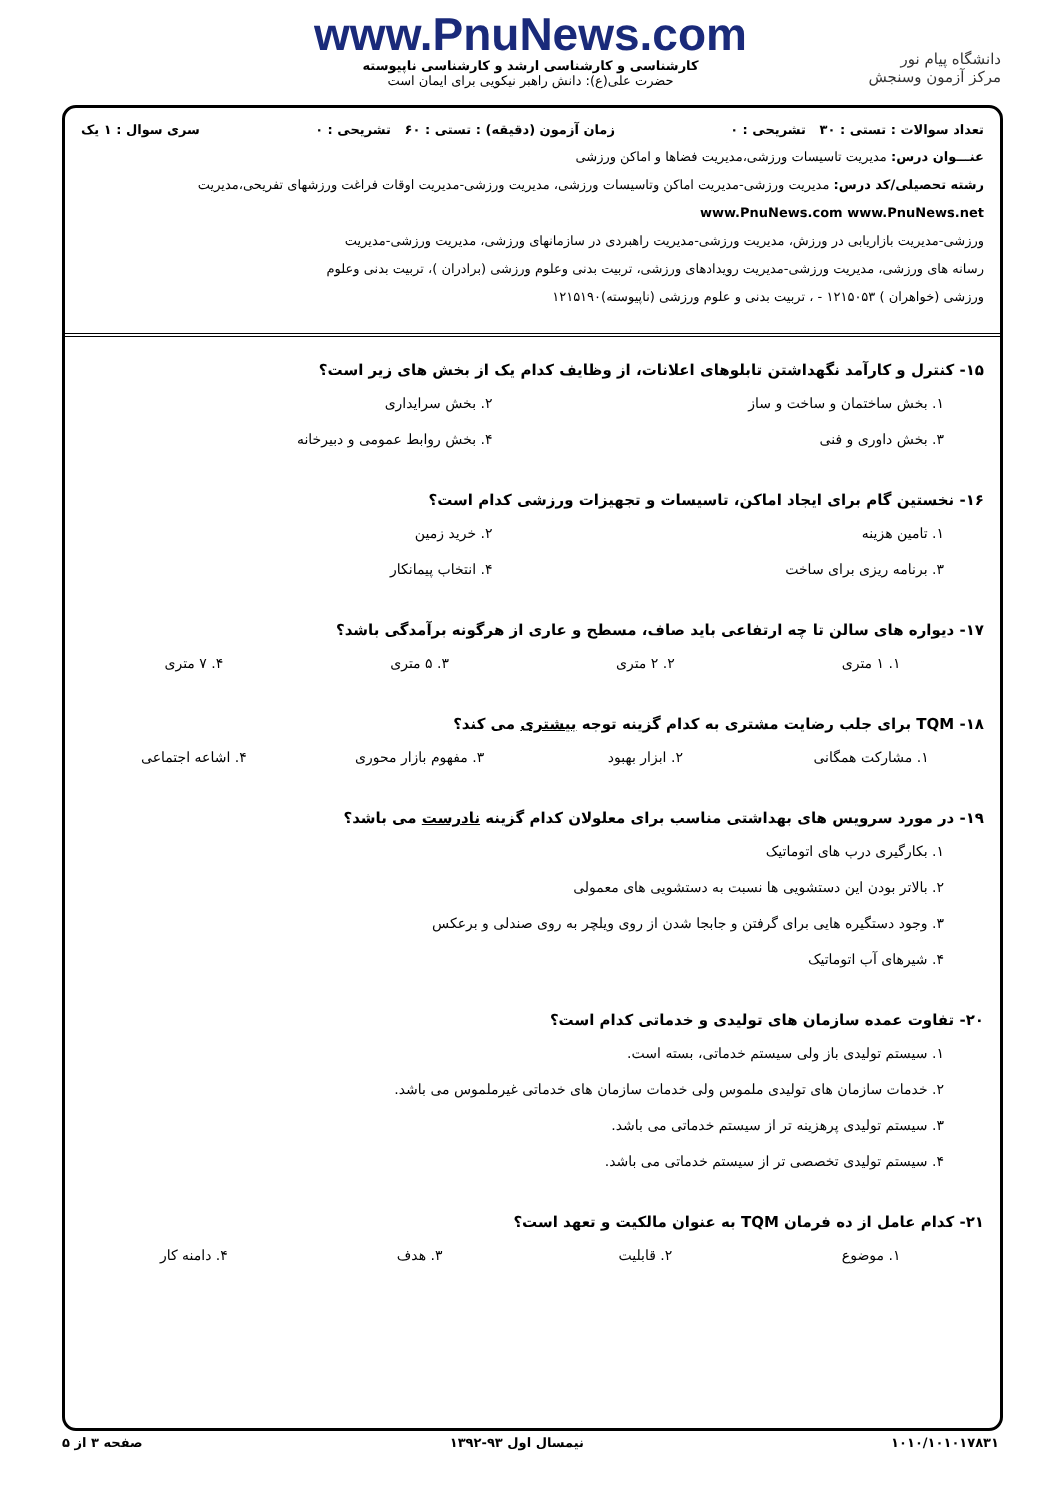دانشگاه پیام نور
مرکز آزمون وسنجش
www.PnuNews.com
کارشناسی و کارشناسی ارشد و کارشناسی ناپیوسته
حضرت علی(ع): دانش راهبر نیکویی برای ایمان است
تعداد سوالات : تستی : ۳۰ تشریحی : ۰ زمان آزمون (دقیقه) : تستی : ۶۰ تشریحی : ۰ سری سوال : ۱ یک
عنـــوان درس: مدیریت تاسیسات ورزشی،مدیریت فضاها و اماکن ورزشی
رشته تحصیلی/کد درس: مدیریت ورزشی-مدیریت اماکن وتاسیسات ورزشی، مدیریت ورزشی-مدیریت اوقات فراغت ورزشهای تفریحی،مدیریت www.PnuNews.com www.PnuNews.net
ورزشی-مدیریت بازاریابی در ورزش، مدیریت ورزشی-مدیریت راهبردی در سازمانهای ورزشی، مدیریت ورزشی-مدیریت
رسانه های ورزشی، مدیریت ورزشی-مدیریت رویدادهای ورزشی، تربیت بدنی وعلوم ورزشی (برادران )، تربیت بدنی وعلوم
ورزشی (خواهران ) ۱۲۱۵۰۵۳ - ، تربیت بدنی و علوم ورزشی (ناپیوسته)۱۲۱۵۱۹۰
۱۵- کنترل و کارآمد نگهداشتن تابلوهای اعلانات، از وظایف کدام یک از بخش های زیر است؟
۱. بخش ساختمان و ساخت و ساز
۲. بخش سرایداری
۳. بخش داوری و فنی
۴. بخش روابط عمومی و دبیرخانه
۱۶- نخستین گام برای ایجاد اماکن، تاسیسات و تجهیزات ورزشی کدام است؟
۱. تامین هزینه
۲. خرید زمین
۳. برنامه ریزی برای ساخت
۴. انتخاب پیمانکار
۱۷- دیواره های سالن تا چه ارتفاعی باید صاف، مسطح و عاری از هرگونه برآمدگی باشد؟
۱. ۱ متری
۲. ۲ متری
۳. ۵ متری
۴. ۷ متری
۱۸- TQM برای جلب رضایت مشتری به کدام گزینه توجه بیشتری می کند؟
۱. مشارکت همگانی
۲. ابزار بهبود
۳. مفهوم بازار محوری
۴. اشاعه اجتماعی
۱۹- در مورد سرویس های بهداشتی مناسب برای معلولان کدام گزینه نادرست می باشد؟
۱. بکارگیری درب های اتوماتیک
۲. بالاتر بودن این دستشویی ها نسبت به دستشویی های معمولی
۳. وجود دستگیره هایی برای گرفتن و جابجا شدن از روی ویلچر به روی صندلی و برعکس
۴. شیرهای آب اتوماتیک
۲۰- تفاوت عمده سازمان های تولیدی و خدماتی کدام است؟
۱. سیستم تولیدی باز ولی سیستم خدماتی، بسته است.
۲. خدمات سازمان های تولیدی ملموس ولی خدمات سازمان های خدماتی غیرملموس می باشد.
۳. سیستم تولیدی پرهزینه تر از سیستم خدماتی می باشد.
۴. سیستم تولیدی تخصصی تر از سیستم خدماتی می باشد.
۲۱- کدام عامل از ده فرمان TQM به عنوان مالکیت و تعهد است؟
۱. موضوع
۲. قابلیت
۳. هدف
۴. دامنه کار
۱۰۱۰/۱۰۱۰۱۷۸۳۱ نیمسال اول ۹۳-۱۳۹۲ صفحه ۳ از ۵